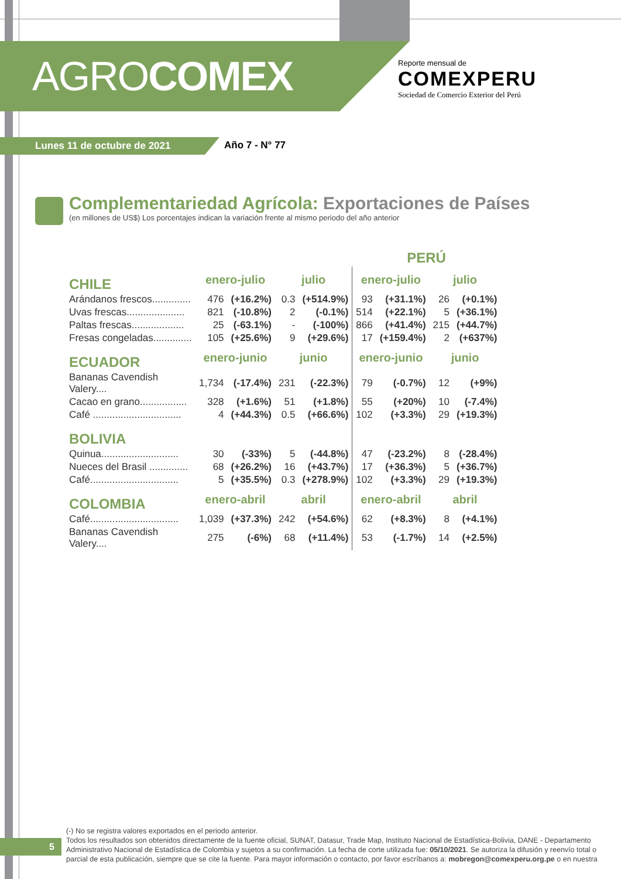AGROCOMEX
Reporte mensual de
COMEXPERU
Sociedad de Comercio Exterior del Perú
Lunes 11 de octubre de 2021 Año 7 - N° 77
Complementariedad Agrícola: Exportaciones de Países
(en millones de US$) Los porcentajes indican la variación frente al mismo periodo del año anterior
| | | | | | PERÚ | | | |
| CHILE | enero-julio | | julio | | enero-julio | | julio | |
| Arándanos frescos.............. | 476 | (+16.2%) | 0.3 | (+514.9%) | 93 | (+31.1%) | 26 | (+0.1%) |
| Uvas frescas..................... | 821 | (-10.8%) | 2 | (-0.1%) | 514 | (+22.1%) | 5 | (+36.1%) |
| Paltas frescas................... | 25 | (-63.1%) | - | (-100%) | 866 | (+41.4%) | 215 | (+44.7%) |
| Fresas congeladas.............. | 105 | (+25.6%) | 9 | (+29.6%) | 17 | (+159.4%) | 2 | (+637%) |
| ECUADOR | enero-junio | | junio | | enero-junio | | junio | |
| Bananas Cavendish Valery.... | 1,734 | (-17.4%) | 231 | (-22.3%) | 79 | (-0.7%) | 12 | (+9%) |
| Cacao en grano................. | 328 | (+1.6%) | 51 | (+1.8%) | 55 | (+20%) | 10 | (-7.4%) |
| Café ................................ | 4 | (+44.3%) | 0.5 | (+66.6%) | 102 | (+3.3%) | 29 | (+19.3%) |
| BOLIVIA | | | | | | | | |
| Quinua............................ | 30 | (-33%) | 5 | (-44.8%) | 47 | (-23.2%) | 8 | (-28.4%) |
| Nueces del Brasil .............. | 68 | (+26.2%) | 16 | (+43.7%) | 17 | (+36.3%) | 5 | (+36.7%) |
| Café................................ | 5 | (+35.5%) | 0.3 | (+278.9%) | 102 | (+3.3%) | 29 | (+19.3%) |
| COLOMBIA | enero-abril | | abril | | enero-abril | | abril | |
| Café................................ | 1,039 | (+37.3%) | 242 | (+54.6%) | 62 | (+8.3%) | 8 | (+4.1%) |
| Bananas Cavendish Valery.... | 275 | (-6%) | 68 | (+11.4%) | 53 | (-1.7%) | 14 | (+2.5%) |
5
(-) No se registra valores exportados en el periodo anterior.
Todos los resultados son obtenidos directamente de la fuente oficial, SUNAT, Datasur, Trade Map, Instituto Nacional de Estadística-Bolivia, DANE - Departamento Administrativo Nacional de Estadística de Colombia y sujetos a su confirmación. La fecha de corte utilizada fue: 05/10/2021. Se autoriza la difusión y reenvío total o parcial de esta publicación, siempre que se cite la fuente. Para mayor información o contacto, por favor escríbanos a: mobregon@comexperu.org.pe o en nuestra